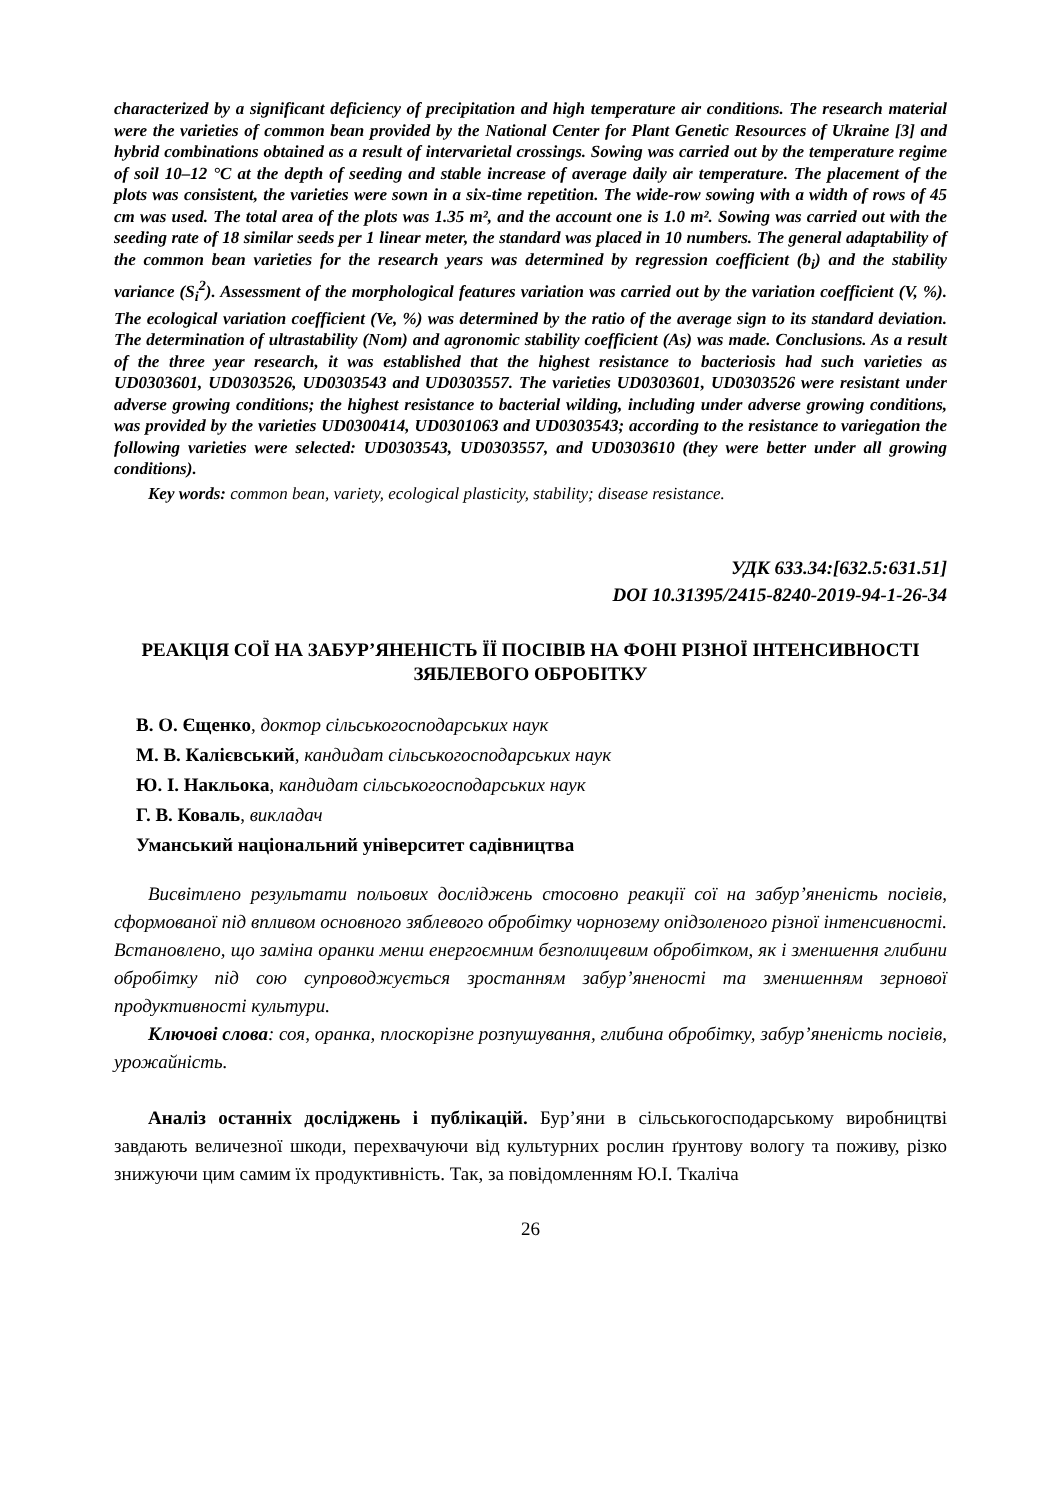characterized by a significant deficiency of precipitation and high temperature air conditions. The research material were the varieties of common bean provided by the National Center for Plant Genetic Resources of Ukraine [3] and hybrid combinations obtained as a result of intervarietal crossings. Sowing was carried out by the temperature regime of soil 10–12 °C at the depth of seeding and stable increase of average daily air temperature. The placement of the plots was consistent, the varieties were sown in a six-time repetition. The wide-row sowing with a width of rows of 45 cm was used. The total area of the plots was 1.35 m², and the account one is 1.0 m². Sowing was carried out with the seeding rate of 18 similar seeds per 1 linear meter, the standard was placed in 10 numbers. The general adaptability of the common bean varieties for the research years was determined by regression coefficient (b<sub>i</sub>) and the stability variance (S<sub>i</sub><sup>2</sup>). Assessment of the morphological features variation was carried out by the variation coefficient (V, %). The ecological variation coefficient (Ve, %) was determined by the ratio of the average sign to its standard deviation. The determination of ultrastability (Nom) and agronomic stability coefficient (As) was made. Conclusions. As a result of the three year research, it was established that the highest resistance to bacteriosis had such varieties as UD0303601, UD0303526, UD0303543 and UD0303557. The varieties UD0303601, UD0303526 were resistant under adverse growing conditions; the highest resistance to bacterial wilding, including under adverse growing conditions, was provided by the varieties UD0300414, UD0301063 and UD0303543; according to the resistance to variegation the following varieties were selected: UD0303543, UD0303557, and UD0303610 (they were better under all growing conditions).
Key words: common bean, variety, ecological plasticity, stability; disease resistance.
УДК 633.34:[632.5:631.51]
DOI 10.31395/2415-8240-2019-94-1-26-34
РЕАКЦІЯ СОЇ НА ЗАБУР’ЯНЕНІСТЬ ЇЇ ПОСІВІВ НА ФОНІ РІЗНОЇ ІНТЕНСИВНОСТІ ЗЯБЛЕВОГО ОБРОБІТКУ
В. О. Єщенко, доктор сільськогосподарських наук
М. В. Калієвський, кандидат сільськогосподарських наук
Ю. І. Накльока, кандидат сільськогосподарських наук
Г. В. Коваль, викладач
Уманський національний університет садівництва
Висвітлено результати польових досліджень стосовно реакції сої на забур’яненість посівів, сформованої під впливом основного зяблевого обробітку чорнозему опідзоленого різної інтенсивності. Встановлено, що заміна оранки менш енергоємним безполицевим обробітком, як і зменшення глибини обробітку під сою супроводжується зростанням забур’яненості та зменшенням зернової продуктивності культури.
Ключові слова: соя, оранка, плоскорізне розпушування, глибина обробітку, забур’яненість посівів, урожайність.
Аналіз останніх досліджень і публікацій. Бур’яни в сільськогосподарському виробництві завдають величезної шкоди, перехвачуючи від культурних рослин ґрунтову вологу та поживу, різко знижуючи цим самим їх продуктивність. Так, за повідомленням Ю.І. Ткаліча
26